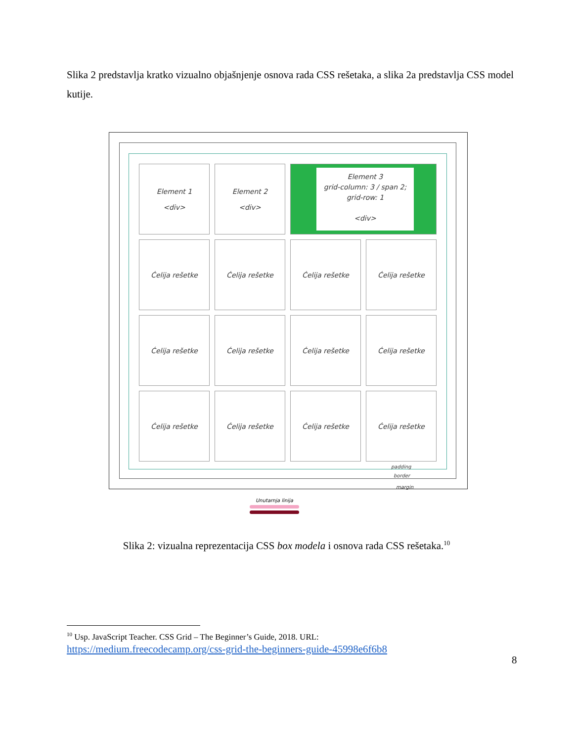Slika 2 predstavlja kratko vizualno objašnjenje osnova rada CSS rešetaka, a slika 2a predstavlja CSS model kutije.
Element 1
<div>
Element 2
<div>
Element 3
grid-column: 3 / span 2;
grid-row: 1
<div>
Ćelija rešetke
Ćelija rešetke
Ćelija rešetke
Ćelija rešetke
Ćelija rešetke
Ćelija rešetke
Ćelija rešetke
Ćelija rešetke
Ćelija rešetke
Ćelija rešetke
Ćelija rešetke
Ćelija rešetke
padding
border
margin
Unutarnja linija
Slika 2: vizualna reprezentacija CSS box modela i osnova rada CSS rešetaka.<sup>10</sup>
<sup>10</sup> Usp. JavaScript Teacher. CSS Grid – The Beginner’s Guide, 2018. URL:
https://medium.freecodecamp.org/css-grid-the-beginners-guide-45998e6f6b8
8